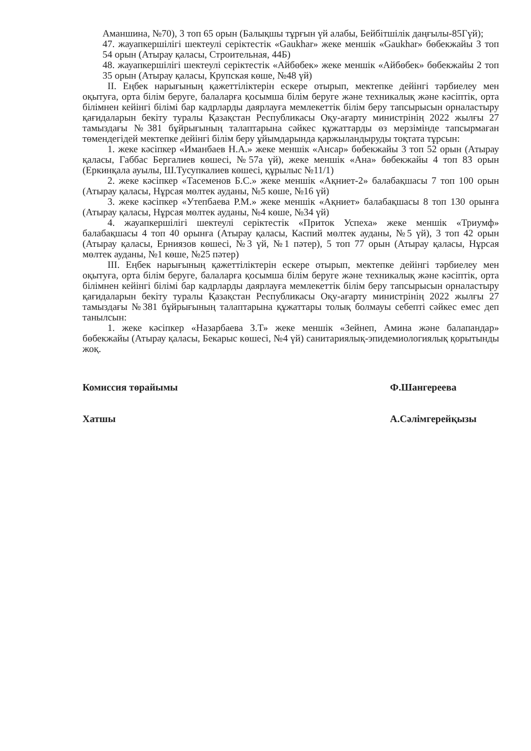Аманшина, №70), 3 топ 65 орын (Балықшы тұрғын үй алабы, Бейбітшілік даңғылы-85Гүй);
47. жауапкершілігі шектеулі серіктестік «Gaukhar» жеке меншік «Gaukhar» бөбекжайы 3 топ 54 орын (Атырау қаласы, Строительная, 44Б)
48. жауапкершілігі шектеулі серіктестік «Айбөбек» жеке меншік «Айбөбек» бөбекжайы 2 топ 35 орын (Атырау қаласы, Крупская көше, №48 үй)
II. Еңбек нарығының қажеттіліктерін ескере отырып, мектепке дейінгі тәрбиелеу мен оқытуға, орта білім беруге, балаларға қосымша білім беруге және техникалық және кәсіптік, орта білімнен кейінгі білімі бар кадрларды даярлауға мемлекеттік білім беру тапсырысын орналастыру қағидаларын бекіту туралы Қазақстан Республикасы Оқу-ағарту министрінің 2022 жылғы 27 тамыздағы №381 бұйрығының талаптарына сәйкес құжаттарды өз мерзімінде тапсырмаған төмендегідей мектепке дейінгі білім беру ұйымдарында қаржыландыруды тоқтата тұрсын:
1. жеке кәсіпкер «Иманбаев Н.А.» жеке меншік «Ансар» бөбекжайы 3 топ 52 орын (Атырау қаласы, Габбас Бергалиев көшесі, №57а үй), жеке меншік «Ана» бөбекжайы 4 топ 83 орын (Еркинқала ауылы, Ш.Тусупкалиев көшесі, құрылыс №11/1)
2. жеке кәсіпкер «Тасеменов Б.С.» жеке меншік «Ақниет-2» балабақшасы 7 топ 100 орын (Атырау қаласы, Нұрсая мөлтек ауданы, №5 көше, №16 үй)
3. жеке кәсіпкер «Утепбаева Р.М.» жеке меншік «Ақниет» балабақшасы 8 топ 130 орынға (Атырау қаласы, Нұрсая мөлтек ауданы, №4 көше, №34 үй)
4. жауапкершілігі шектеулі серіктестік «Приток Успеха» жеке меншік «Триумф» балабақшасы 4 топ 40 орынға (Атырау қаласы, Каспий мөлтек ауданы, №5 үй), 3 топ 42 орын (Атырау қаласы, Ерниязов көшесі, №3 үй, №1 пәтер), 5 топ 77 орын (Атырау қаласы, Нұрсая мөлтек ауданы, №1 көше, №25 пәтер)
III. Еңбек нарығының қажеттіліктерін ескере отырып, мектепке дейінгі тәрбиелеу мен оқытуға, орта білім беруге, балаларға қосымша білім беруге және техникалық және кәсіптік, орта білімнен кейінгі білімі бар кадрларды даярлауға мемлекеттік білім беру тапсырысын орналастыру қағидаларын бекіту туралы Қазақстан Республикасы Оқу-ағарту министрінің 2022 жылғы 27 тамыздағы №381 бұйрығының талаптарына құжаттары толық болмауы себепті сәйкес емес деп танылсын:
1. жеке кәсіпкер «Назарбаева З.Т» жеке меншік «Зейнеп, Амина және балапандар» бөбекжайы (Атырау қаласы, Бекарыс көшесі, №4 үй) санитариялық-эпидемиологиялық қорытынды жоқ.
Комиссия төрайымы Ф.Шангереева
Хатшы А.Сәлімгерейқызы